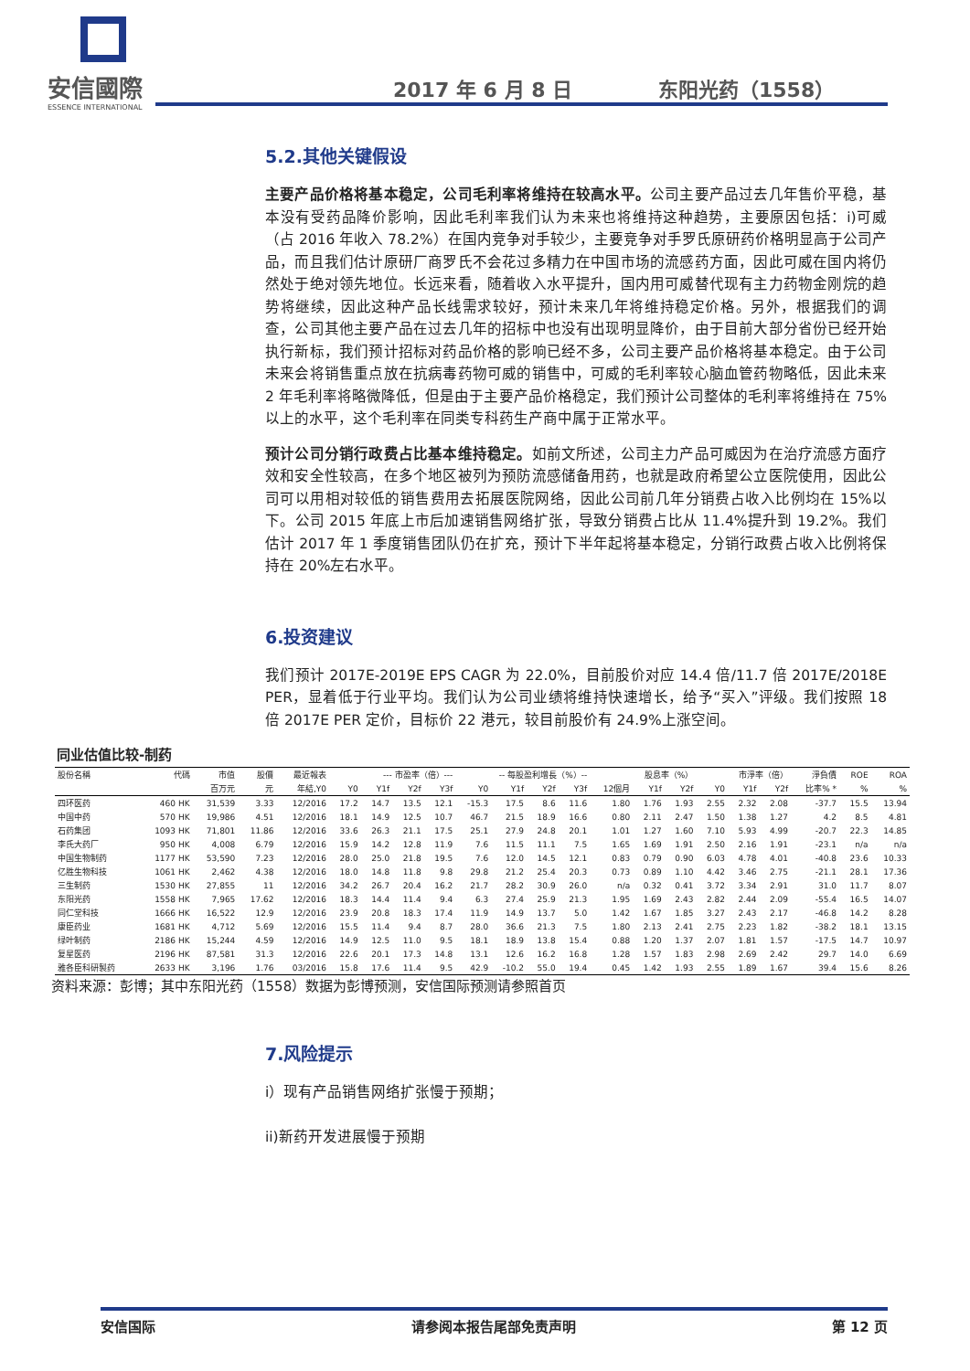安信國際
ESSENCE INTERNATIONAL
2017 年 6 月 8 日 东阳光药（1558）
5.2.其他关键假设
主要产品价格将基本稳定，公司毛利率将维持在较高水平。公司主要产品过去几年售价平稳，基本没有受药品降价影响，因此毛利率我们认为未来也将维持这种趋势，主要原因包括：i)可威（占 2016 年收入 78.2%）在国内竞争对手较少，主要竞争对手罗氏原研药价格明显高于公司产品，而且我们估计原研厂商罗氏不会花过多精力在中国市场的流感药方面，因此可威在国内将仍然处于绝对领先地位。长远来看，随着收入水平提升，国内用可威替代现有主力药物金刚烷的趋势将继续，因此这种产品长线需求较好，预计未来几年将维持稳定价格。另外，根据我们的调查，公司其他主要产品在过去几年的招标中也没有出现明显降价，由于目前大部分省份已经开始执行新标，我们预计招标对药品价格的影响已经不多，公司主要产品价格将基本稳定。由于公司未来会将销售重点放在抗病毒药物可威的销售中，可威的毛利率较心脑血管药物略低，因此未来 2 年毛利率将略微降低，但是由于主要产品价格稳定，我们预计公司整体的毛利率将维持在 75%以上的水平，这个毛利率在同类专科药生产商中属于正常水平。
预计公司分销行政费占比基本维持稳定。如前文所述，公司主力产品可威因为在治疗流感方面疗效和安全性较高，在多个地区被列为预防流感储备用药，也就是政府希望公立医院使用，因此公司可以用相对较低的销售费用去拓展医院网络，因此公司前几年分销费占收入比例均在 15%以下。公司 2015 年底上市后加速销售网络扩张，导致分销费占比从 11.4%提升到 19.2%。我们估计 2017 年 1 季度销售团队仍在扩充，预计下半年起将基本稳定，分销行政费占收入比例将保持在 20%左右水平。
6.投资建议
我们预计 2017E-2019E EPS CAGR 为 22.0%，目前股价对应 14.4 倍/11.7 倍 2017E/2018E PER，显着低于行业平均。我们认为公司业绩将维持快速增长，给予“买入”评级。我们按照 18 倍 2017E PER 定价，目标价 22 港元，较目前股价有 24.9%上涨空间。
同业估值比较-制药
| 股份名稱 | 代碼 | 市值 | 股價 | 最近報表 | --- 市盈率（倍）--- | | | | -- 每股盈利增長（%）-- | | | | 股息率（%） | | | 市淨率（倍） | | | 淨負債 | ROE | ROA |
| --- | --- | --- | --- | --- | --- | --- | --- | --- | --- | --- | --- | --- | --- | --- | --- | --- | --- | --- | --- | --- | --- |
| | | 百万元 | 元 | 年結,Y0 | Y0 | Y1f | Y2f | Y3f | Y0 | Y1f | Y2f | Y3f | 12個月 | Y1f | Y2f | Y0 | Y1f | Y2f | 比率% * | % | % |
| 四环医药 | 460 HK | 31,539 | 3.33 | 12/2016 | 17.2 | 14.7 | 13.5 | 12.1 | -15.3 | 17.5 | 8.6 | 11.6 | 1.80 | 1.76 | 1.93 | 2.55 | 2.32 | 2.08 | -37.7 | 15.5 | 13.94 |
| 中国中药 | 570 HK | 19,986 | 4.51 | 12/2016 | 18.1 | 14.9 | 12.5 | 10.7 | 46.7 | 21.5 | 18.9 | 16.6 | 0.80 | 2.11 | 2.47 | 1.50 | 1.38 | 1.27 | 4.2 | 8.5 | 4.81 |
| 石药集团 | 1093 HK | 71,801 | 11.86 | 12/2016 | 33.6 | 26.3 | 21.1 | 17.5 | 25.1 | 27.9 | 24.8 | 20.1 | 1.01 | 1.27 | 1.60 | 7.10 | 5.93 | 4.99 | -20.7 | 22.3 | 14.85 |
| 李氏大药厂 | 950 HK | 4,008 | 6.79 | 12/2016 | 15.9 | 14.2 | 12.8 | 11.9 | 7.6 | 11.5 | 11.1 | 7.5 | 1.65 | 1.69 | 1.91 | 2.50 | 2.16 | 1.91 | -23.1 | n/a | n/a |
| 中国生物制药 | 1177 HK | 53,590 | 7.23 | 12/2016 | 28.0 | 25.0 | 21.8 | 19.5 | 7.6 | 12.0 | 14.5 | 12.1 | 0.83 | 0.79 | 0.90 | 6.03 | 4.78 | 4.01 | -40.8 | 23.6 | 10.33 |
| 亿胜生物科技 | 1061 HK | 2,462 | 4.38 | 12/2016 | 18.0 | 14.8 | 11.8 | 9.8 | 29.8 | 21.2 | 25.4 | 20.3 | 0.73 | 0.89 | 1.10 | 4.42 | 3.46 | 2.75 | -21.1 | 28.1 | 17.36 |
| 三生制药 | 1530 HK | 27,855 | 11 | 12/2016 | 34.2 | 26.7 | 20.4 | 16.2 | 21.7 | 28.2 | 30.9 | 26.0 | n/a | 0.32 | 0.41 | 3.72 | 3.34 | 2.91 | 31.0 | 11.7 | 8.07 |
| 东阳光药 | 1558 HK | 7,965 | 17.62 | 12/2016 | 18.3 | 14.4 | 11.4 | 9.4 | 6.3 | 27.4 | 25.9 | 21.3 | 1.95 | 1.69 | 2.43 | 2.82 | 2.44 | 2.09 | -55.4 | 16.5 | 14.07 |
| 同仁堂科技 | 1666 HK | 16,522 | 12.9 | 12/2016 | 23.9 | 20.8 | 18.3 | 17.4 | 11.9 | 14.9 | 13.7 | 5.0 | 1.42 | 1.67 | 1.85 | 3.27 | 2.43 | 2.17 | -46.8 | 14.2 | 8.28 |
| 康臣药业 | 1681 HK | 4,712 | 5.69 | 12/2016 | 15.5 | 11.4 | 9.4 | 8.7 | 28.0 | 36.6 | 21.3 | 7.5 | 1.80 | 2.13 | 2.41 | 2.75 | 2.23 | 1.82 | -38.2 | 18.1 | 13.15 |
| 绿叶制药 | 2186 HK | 15,244 | 4.59 | 12/2016 | 14.9 | 12.5 | 11.0 | 9.5 | 18.1 | 18.9 | 13.8 | 15.4 | 0.88 | 1.20 | 1.37 | 2.07 | 1.81 | 1.57 | -17.5 | 14.7 | 10.97 |
| 复星医药 | 2196 HK | 87,581 | 31.3 | 12/2016 | 22.6 | 20.1 | 17.3 | 14.8 | 13.1 | 12.6 | 16.2 | 16.8 | 1.28 | 1.57 | 1.83 | 2.98 | 2.69 | 2.42 | 29.7 | 14.0 | 6.69 |
| 雅各臣科研製药 | 2633 HK | 3,196 | 1.76 | 03/2016 | 15.8 | 17.6 | 11.4 | 9.5 | 42.9 | -10.2 | 55.0 | 19.4 | 0.45 | 1.42 | 1.93 | 2.55 | 1.89 | 1.67 | 39.4 | 15.6 | 8.26 |
资料来源：彭博；其中东阳光药（1558）数据为彭博预测，安信国际预测请参照首页
7.风险提示
i）现有产品销售网络扩张慢于预期；
ii)新药开发进展慢于预期
安信国际 请参阅本报告尾部免责声明 第 12 页